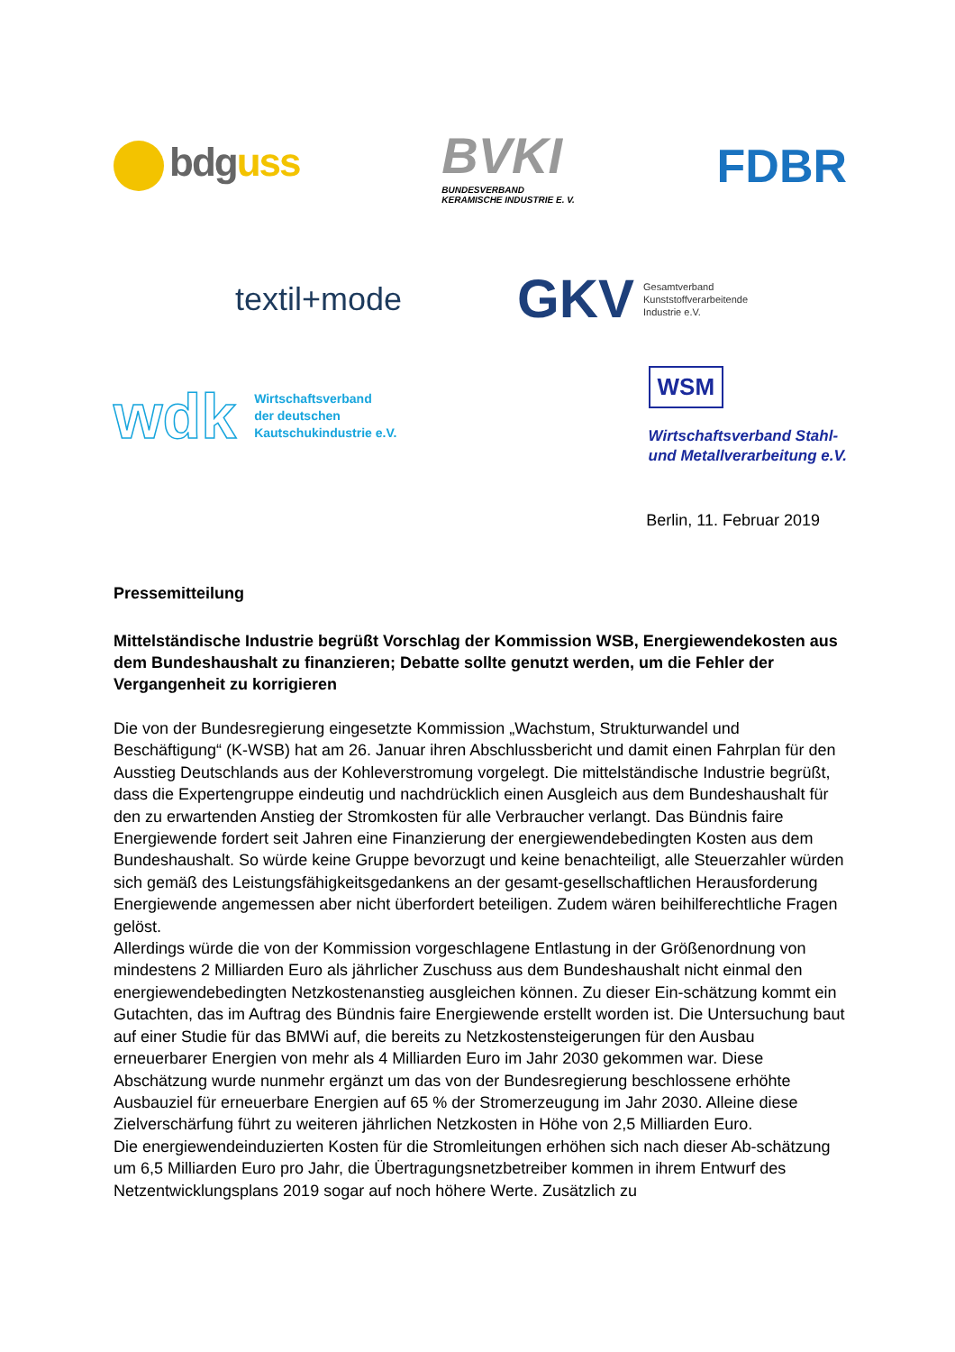bdguss
BVKI
BUNDESVERBAND
KERAMISCHE INDUSTRIE E. V.
FDBR
textil+mode
GKV
Gesamtverband
Kunststoffverarbeitende
Industrie e.V.
wdk
Wirtschaftsverband
der deutschen
Kautschukindustrie e.V.
WSM
Wirtschaftsverband Stahl-
und Metallverarbeitung e.V.
Berlin, 11. Februar 2019
Pressemitteilung
Mittelständische Industrie begrüßt Vorschlag der Kommission WSB, Energiewendekosten aus dem Bundeshaushalt zu finanzieren; Debatte sollte genutzt werden, um die Fehler der Vergangenheit zu korrigieren
Die von der Bundesregierung eingesetzte Kommission „Wachstum, Strukturwandel und Beschäftigung“ (K-WSB) hat am 26. Januar ihren Abschlussbericht und damit einen Fahrplan für den Ausstieg Deutschlands aus der Kohleverstromung vorgelegt. Die mittelständische Industrie begrüßt, dass die Expertengruppe eindeutig und nachdrücklich einen Ausgleich aus dem Bundeshaushalt für den zu erwartenden Anstieg der Stromkosten für alle Verbraucher verlangt. Das Bündnis faire Energiewende fordert seit Jahren eine Finanzierung der energiewendebedingten Kosten aus dem Bundeshaushalt. So würde keine Gruppe bevorzugt und keine benachteiligt, alle Steuerzahler würden sich gemäß des Leistungsfähigkeitsgedankens an der gesamt-gesellschaftlichen Herausforderung Energiewende angemessen aber nicht überfordert beteiligen. Zudem wären beihilferechtliche Fragen gelöst.
Allerdings würde die von der Kommission vorgeschlagene Entlastung in der Größenordnung von mindestens 2 Milliarden Euro als jährlicher Zuschuss aus dem Bundeshaushalt nicht einmal den energiewendebedingten Netzkostenanstieg ausgleichen können. Zu dieser Ein-schätzung kommt ein Gutachten, das im Auftrag des Bündnis faire Energiewende erstellt worden ist. Die Untersuchung baut auf einer Studie für das BMWi auf, die bereits zu Netzkostensteigerungen für den Ausbau erneuerbarer Energien von mehr als 4 Milliarden Euro im Jahr 2030 gekommen war. Diese Abschätzung wurde nunmehr ergänzt um das von der Bundesregierung beschlossene erhöhte Ausbauziel für erneuerbare Energien auf 65 % der Stromerzeugung im Jahr 2030. Alleine diese Zielverschärfung führt zu weiteren jährlichen Netzkosten in Höhe von 2,5 Milliarden Euro.
Die energiewendeinduzierten Kosten für die Stromleitungen erhöhen sich nach dieser Ab-schätzung um 6,5 Milliarden Euro pro Jahr, die Übertragungsnetzbetreiber kommen in ihrem Entwurf des Netzentwicklungsplans 2019 sogar auf noch höhere Werte. Zusätzlich zu